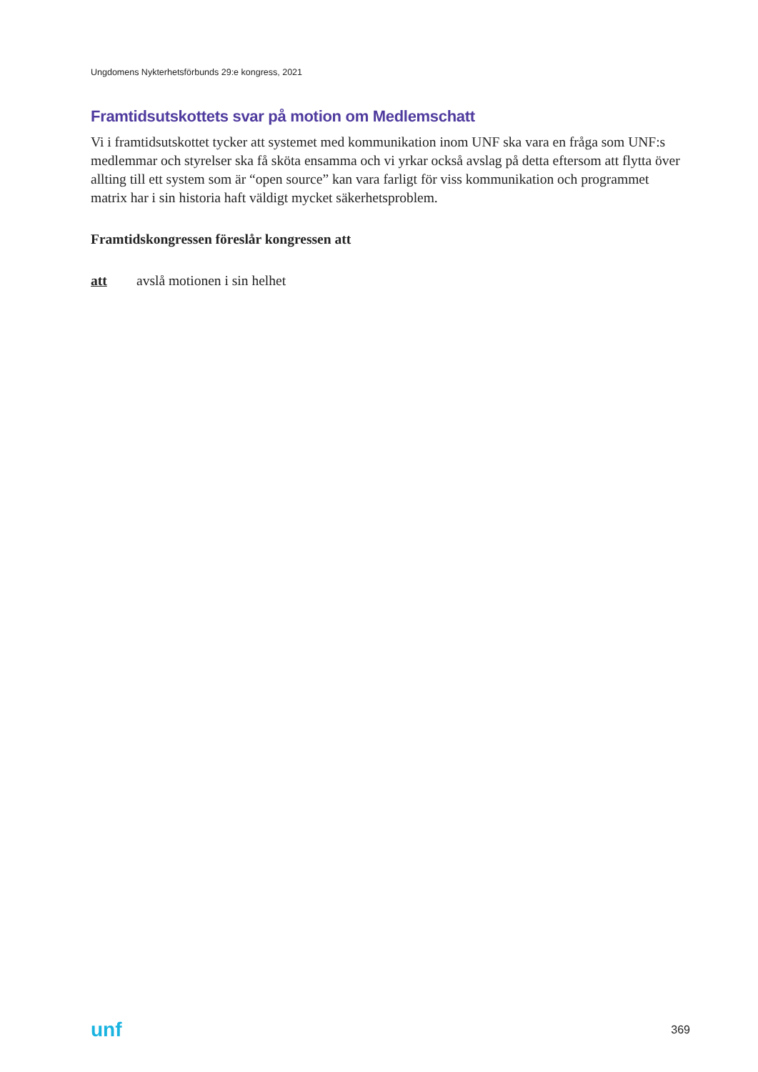Ungdomens Nykterhetsförbunds 29:e kongress, 2021
Framtidsutskottets svar på motion om Medlemschatt
Vi i framtidsutskottet tycker att systemet med kommunikation inom UNF ska vara en fråga som UNF:s medlemmar och styrelser ska få sköta ensamma och vi yrkar också avslag på detta eftersom att flytta över allting till ett system som är “open source” kan vara farligt för viss kommunikation och programmet matrix har i sin historia haft väldigt mycket säkerhetsproblem.
Framtidskongressen föreslår kongressen att
att avslå motionen i sin helhet
unf 369